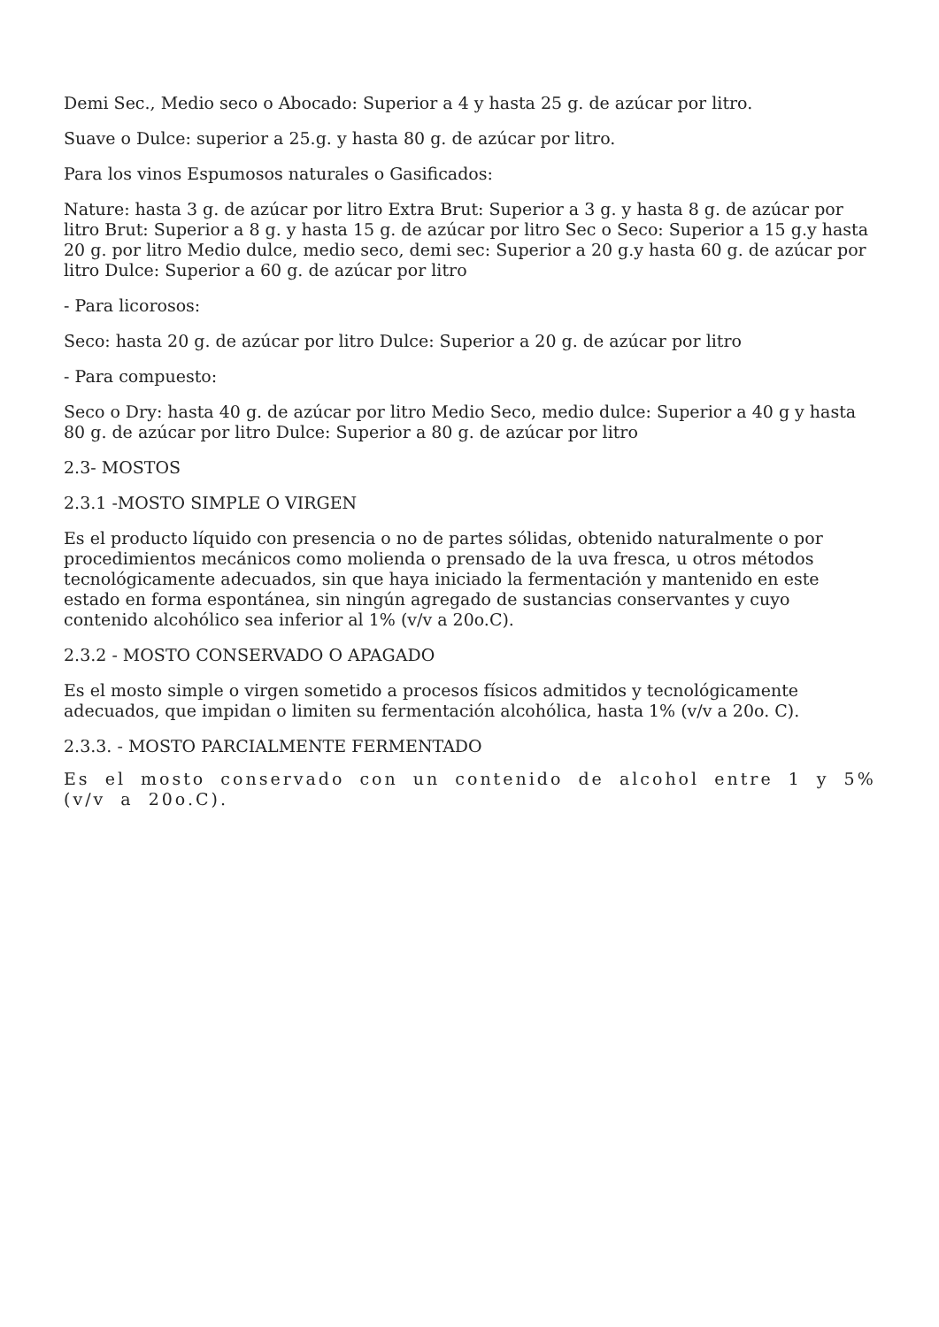Demi Sec., Medio seco o Abocado: Superior a 4 y hasta 25 g. de azúcar por litro.
Suave o Dulce: superior a 25.g. y hasta 80 g. de azúcar por litro.
Para los vinos Espumosos naturales o Gasificados:
Nature: hasta 3 g. de azúcar por litro Extra Brut: Superior a 3 g. y hasta 8 g. de azúcar por litro Brut: Superior a 8 g. y hasta 15 g. de azúcar por litro Sec o Seco: Superior a 15 g.y hasta 20 g. por litro Medio dulce, medio seco, demi sec: Superior a 20 g.y hasta 60 g. de azúcar por litro Dulce: Superior a 60 g. de azúcar por litro
- Para licorosos:
Seco: hasta 20 g. de azúcar por litro Dulce: Superior a 20 g. de azúcar por litro
- Para compuesto:
Seco o Dry: hasta 40 g. de azúcar por litro Medio Seco, medio dulce: Superior a 40 g y hasta 80 g. de azúcar por litro Dulce: Superior a 80 g. de azúcar por litro
2.3- MOSTOS
2.3.1 -MOSTO SIMPLE O VIRGEN
Es el producto líquido con presencia o no de partes sólidas, obtenido naturalmente o por procedimientos mecánicos como molienda o prensado de la uva fresca, u otros métodos tecnológicamente adecuados, sin que haya iniciado la fermentación y mantenido en este estado en forma espontánea, sin ningún agregado de sustancias conservantes y cuyo contenido alcohólico sea inferior al 1% (v/v a 20o.C).
2.3.2 - MOSTO CONSERVADO O APAGADO
Es el mosto simple o virgen sometido a procesos físicos admitidos y tecnológicamente adecuados, que impidan o limiten su fermentación alcohólica, hasta 1% (v/v a 20o. C).
2.3.3. - MOSTO PARCIALMENTE FERMENTADO
Es el mosto conservado con un contenido de alcohol entre 1 y 5% (v/v a 20o.C).